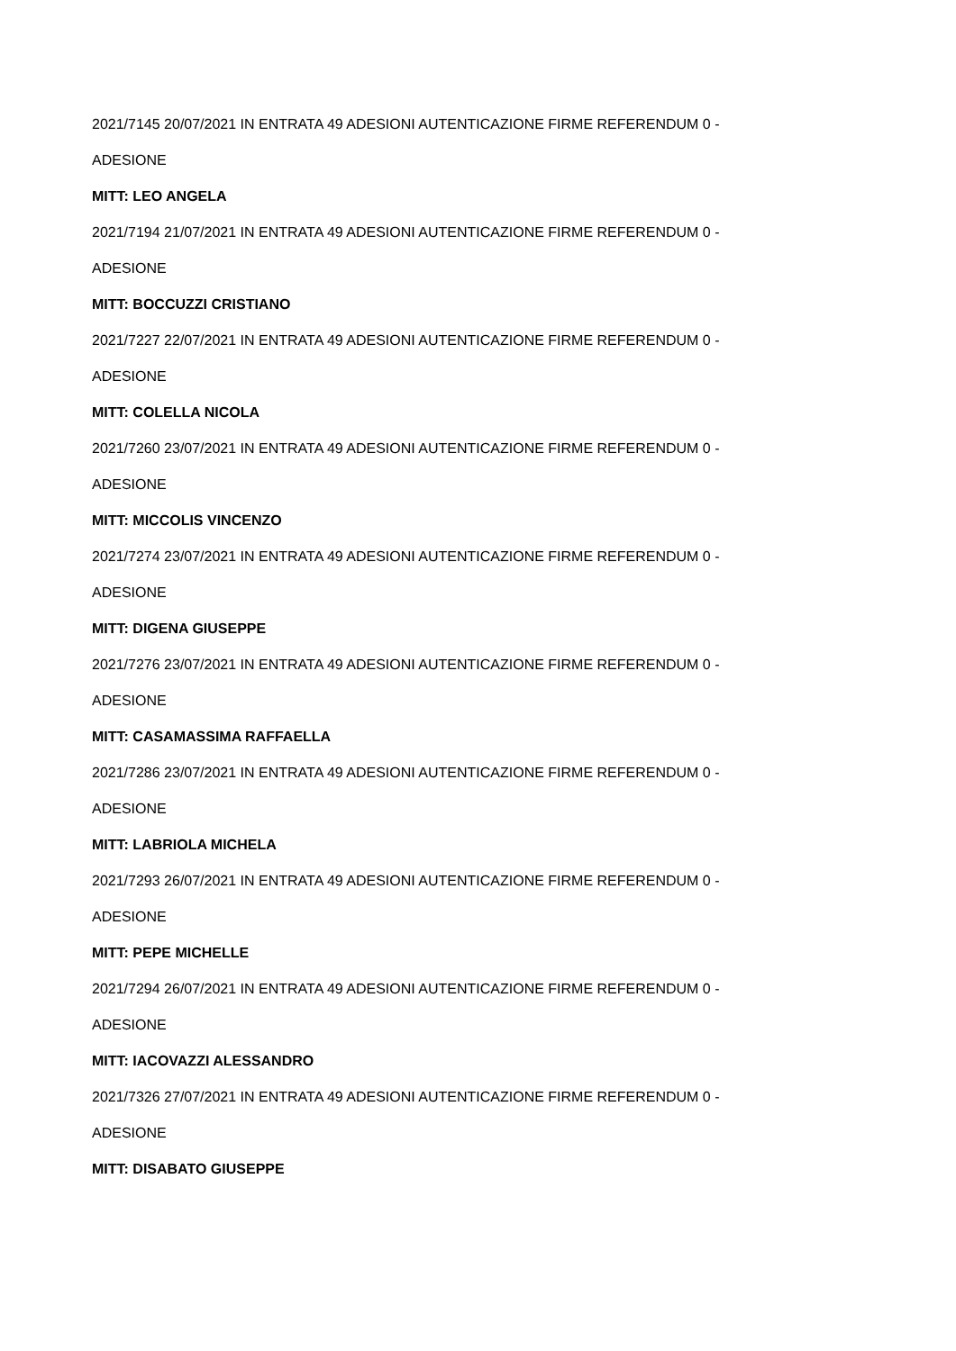2021/7145 20/07/2021 IN ENTRATA 49 ADESIONI AUTENTICAZIONE FIRME REFERENDUM 0 -
ADESIONE
MITT: LEO ANGELA
2021/7194 21/07/2021 IN ENTRATA 49 ADESIONI AUTENTICAZIONE FIRME REFERENDUM 0 -
ADESIONE
MITT: BOCCUZZI CRISTIANO
2021/7227 22/07/2021 IN ENTRATA 49 ADESIONI AUTENTICAZIONE FIRME REFERENDUM 0 -
ADESIONE
MITT: COLELLA NICOLA
2021/7260 23/07/2021 IN ENTRATA 49 ADESIONI AUTENTICAZIONE FIRME REFERENDUM 0 -
ADESIONE
MITT: MICCOLIS VINCENZO
2021/7274 23/07/2021 IN ENTRATA 49 ADESIONI AUTENTICAZIONE FIRME REFERENDUM 0 -
ADESIONE
MITT: DIGENA GIUSEPPE
2021/7276 23/07/2021 IN ENTRATA 49 ADESIONI AUTENTICAZIONE FIRME REFERENDUM 0 -
ADESIONE
MITT: CASAMASSIMA RAFFAELLA
2021/7286 23/07/2021 IN ENTRATA 49 ADESIONI AUTENTICAZIONE FIRME REFERENDUM 0 -
ADESIONE
MITT: LABRIOLA MICHELA
2021/7293 26/07/2021 IN ENTRATA 49 ADESIONI AUTENTICAZIONE FIRME REFERENDUM 0 -
ADESIONE
MITT: PEPE MICHELLE
2021/7294 26/07/2021 IN ENTRATA 49 ADESIONI AUTENTICAZIONE FIRME REFERENDUM 0 -
ADESIONE
MITT: IACOVAZZI ALESSANDRO
2021/7326 27/07/2021 IN ENTRATA 49 ADESIONI AUTENTICAZIONE FIRME REFERENDUM 0 -
ADESIONE
MITT: DISABATO GIUSEPPE